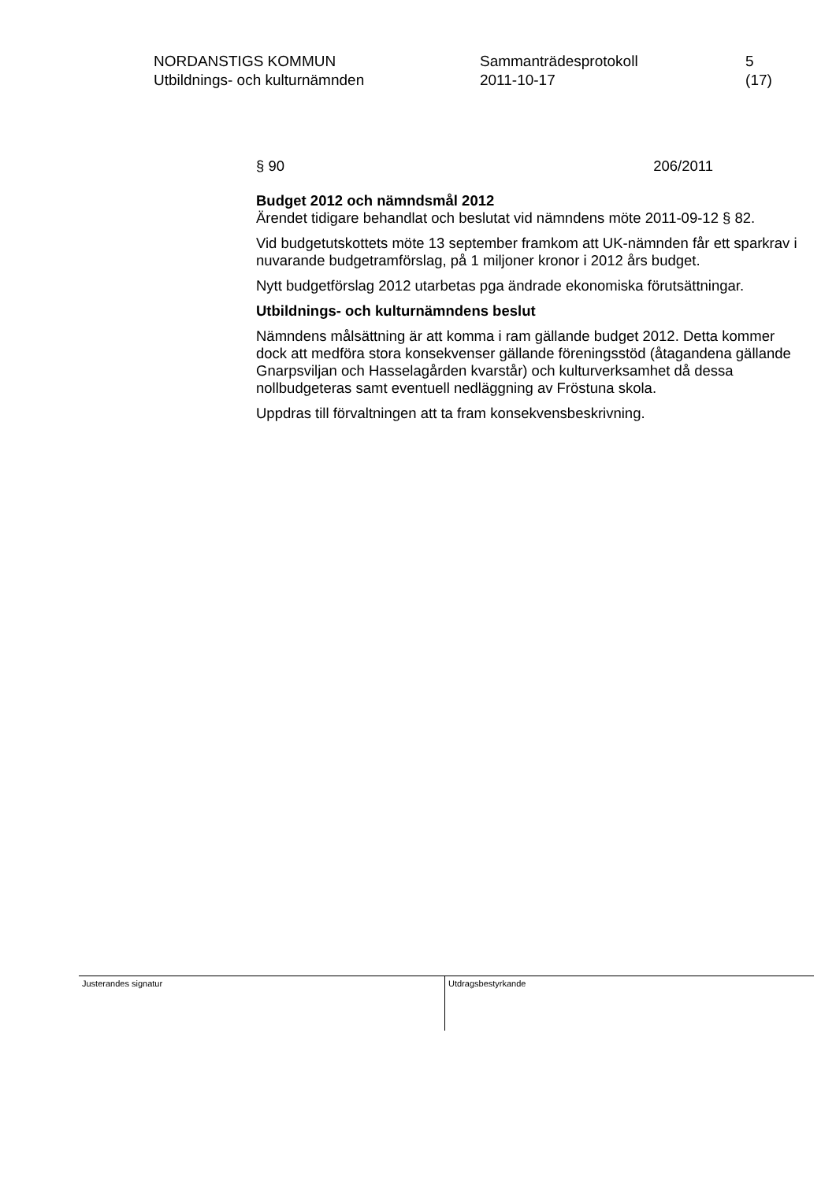NORDANSTIGS KOMMUN
Utbildnings- och kulturnämnden
Sammanträdesprotokoll
2011-10-17
5 (17)
§ 90 206/2011
Budget 2012 och nämndsmål 2012
Ärendet tidigare behandlat och beslutat vid nämndens möte 2011-09-12 § 82.
Vid budgetutskottets möte 13 september framkom att UK-nämnden får ett sparkrav i nuvarande budgetramförslag, på 1 miljoner kronor i 2012 års budget.
Nytt budgetförslag 2012 utarbetas pga ändrade ekonomiska förutsättningar.
Utbildnings- och kulturnämndens beslut
Nämndens målsättning är att komma i ram gällande budget 2012. Detta kommer dock att medföra stora konsekvenser gällande föreningsstöd (åtagandena gällande Gnarpsviljan och Hasselagården kvarstår) och kulturverksamhet då dessa nollbudgeteras samt eventuell nedläggning av Fröstuna skola.
Uppdras till förvaltningen att ta fram konsekvensbeskrivning.
Justerandes signatur Utdragsbestyrkande